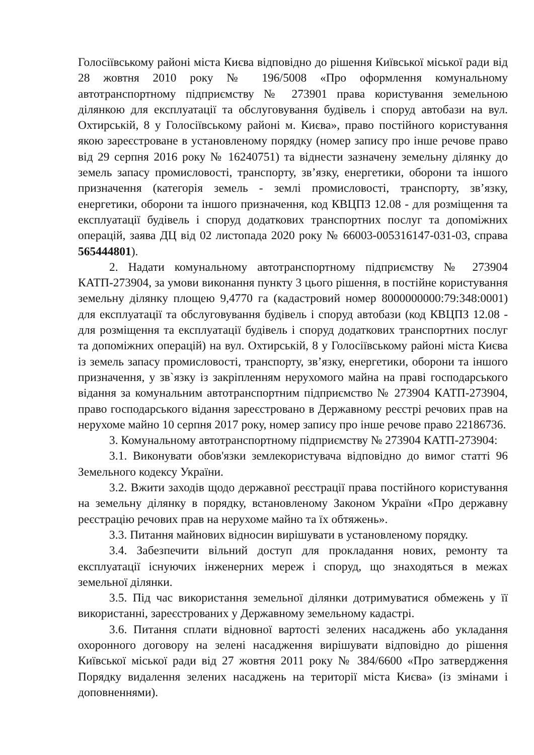Голосіївському районі міста Києва відповідно до рішення Київської міської ради від 28 жовтня 2010 року № 196/5008 «Про оформлення комунальному автотранспортному підприємству № 273901 права користування земельною ділянкою для експлуатації та обслуговування будівель і споруд автобази на вул. Охтирській, 8 у Голосіївському районі м. Києва», право постійного користування якою зареєстроване в установленому порядку (номер запису про інше речове право від 29 серпня 2016 року № 16240751) та віднести зазначену земельну ділянку до земель запасу промисловості, транспорту, зв’язку, енергетики, оборони та іншого призначення (категорія земель - землі промисловості, транспорту, зв’язку, енергетики, оборони та іншого призначення, код КВЦПЗ 12.08 - для розміщення та експлуатації будівель і споруд додаткових транспортних послуг та допоміжних операцій, заява ДЦ від 02 листопада 2020 року № 66003-005316147-031-03, справа 565444801).
2. Надати комунальному автотранспортному підприємству № 273904 КАТП-273904, за умови виконання пункту 3 цього рішення, в постійне користування земельну ділянку площею 9,4770 га (кадастровий номер 8000000000:79:348:0001) для експлуатації та обслуговування будівель і споруд автобази (код КВЦПЗ 12.08 - для розміщення та експлуатації будівель і споруд додаткових транспортних послуг та допоміжних операцій) на вул. Охтирській, 8 у Голосіївському районі міста Києва із земель запасу промисловості, транспорту, зв’язку, енергетики, оборони та іншого призначення, у зв`язку із закріпленням нерухомого майна на праві господарського відання за комунальним автотранспортним підприємство № 273904 КАТП-273904, право господарського відання зареєстровано в Державному реєстрі речових прав на нерухоме майно 10 серпня 2017 року, номер запису про інше речове право 22186736.
3. Комунальному автотранспортному підприємству № 273904 КАТП-273904:
3.1. Виконувати обов'язки землекористувача відповідно до вимог статті 96 Земельного кодексу України.
3.2. Вжити заходів щодо державної реєстрації права постійного користування на земельну ділянку в порядку, встановленому Законом України «Про державну реєстрацію речових прав на нерухоме майно та їх обтяжень».
3.3. Питання майнових відносин вирішувати в установленому порядку.
3.4. Забезпечити вільний доступ для прокладання нових, ремонту та експлуатації існуючих інженерних мереж і споруд, що знаходяться в межах земельної ділянки.
3.5. Під час використання земельної ділянки дотримуватися обмежень у її використанні, зареєстрованих у Державному земельному кадастрі.
3.6. Питання сплати відновної вартості зелених насаджень або укладання охоронного договору на зелені насадження вирішувати відповідно до рішення Київської міської ради від 27 жовтня 2011 року № 384/6600 «Про затвердження Порядку видалення зелених насаджень на території міста Києва» (із змінами і доповненнями).